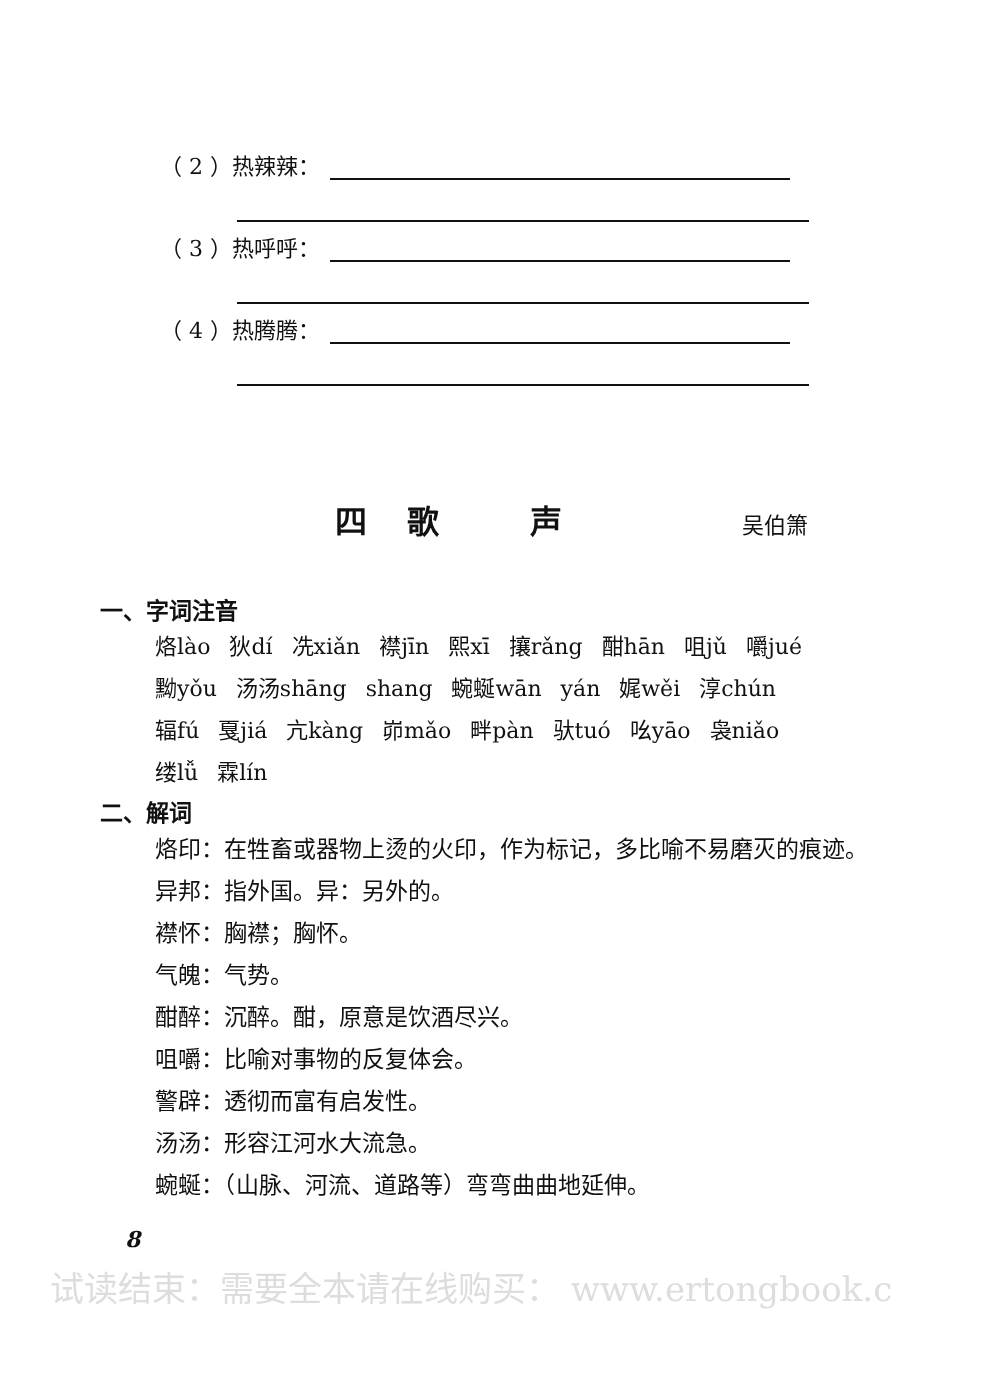（ 2 ）热辣辣：
（ 3 ）热呼呼：
（ 4 ）热腾腾：
四歌 声
吴伯箫
一、字词注音
烙lào 狄dí 冼xiǎn 襟jīn 熙xī 攘rǎng 酣hān 咀jǔ 嚼jué 黝yǒu 汤汤shāng shang 蜿蜒wān yán 娓wěi 淳chún 辐fú 戛jiá 亢kàng 峁mǎo 畔pàn 驮tuó 吆yāo 袅niǎo 缕lǚ 霖lín
二、解词
烙印：在牲畜或器物上烫的火印，作为标记，多比喻不易磨灭的痕迹。
异邦：指外国。异：另外的。
襟怀：胸襟；胸怀。
气魄：气势。
酣醉：沉醉。酣，原意是饮酒尽兴。
咀嚼：比喻对事物的反复体会。
警辟：透彻而富有启发性。
汤汤：形容江河水大流急。
蜿蜒：（山脉、河流、道路等）弯弯曲曲地延伸。
8
试读结束：需要全本请在线购买： www.ertongbook.c